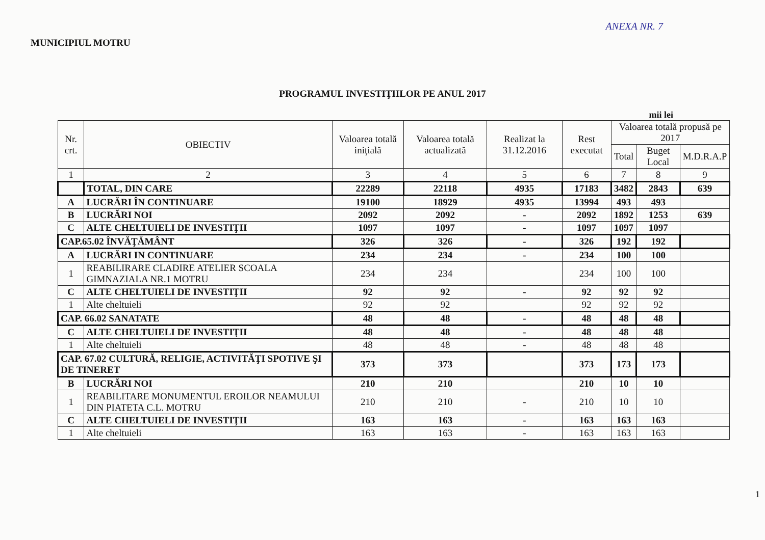ANEXA NR. 7
MUNICIPIUL MOTRU
PROGRAMUL INVESTIŢIILOR PE ANUL 2017
mii lei
| Nr. crt. | OBIECTIV | Valoarea totală iniţială | Valoarea totală actualizată | Realizat la 31.12.2016 | Rest executat | Valoarea totală propusă pe 2017 | | |
| --- | --- | --- | --- | --- | --- | --- | --- | --- |
| | | | | | | Total | Buget Local | M.D.R.A.P |
| 1 | 2 | 3 | 4 | 5 | 6 | 7 | 8 | 9 |
| | TOTAL, DIN CARE | 22289 | 22118 | 4935 | 17183 | 3482 | 2843 | 639 |
| A | LUCRĂRI ÎN CONTINUARE | 19100 | 18929 | 4935 | 13994 | 493 | 493 | |
| B | LUCRĂRI NOI | 2092 | 2092 | - | 2092 | 1892 | 1253 | 639 |
| C | ALTE CHELTUIELI DE INVESTIŢII | 1097 | 1097 | - | 1097 | 1097 | 1097 | |
| CAP.65.02 ÎNVĂŢĂMÂNT | | 326 | 326 | - | 326 | 192 | 192 | |
| A | LUCRĂRI IN CONTINUARE | 234 | 234 | - | 234 | 100 | 100 | |
| 1 | REABILIRARE CLADIRE ATELIER SCOALA GIMNAZIALA NR.1 MOTRU | 234 | 234 | | 234 | 100 | 100 | |
| C | ALTE CHELTUIELI DE INVESTIŢII | 92 | 92 | - | 92 | 92 | 92 | |
| 1 | Alte cheltuieli | 92 | 92 | | 92 | 92 | 92 | |
| CAP. 66.02 SANATATE | | 48 | 48 | - | 48 | 48 | 48 | |
| C | ALTE CHELTUIELI DE INVESTIŢII | 48 | 48 | - | 48 | 48 | 48 | |
| 1 | Alte cheltuieli | 48 | 48 | - | 48 | 48 | 48 | |
| CAP. 67.02 CULTURĂ, RELIGIE, ACTIVITĂŢI SPOTIVE ŞI DE TINERET | | 373 | 373 | | 373 | 173 | 173 | |
| B | LUCRĂRI NOI | 210 | 210 | | 210 | 10 | 10 | |
| 1 | REABILITARE MONUMENTUL EROILOR NEAMULUI DIN PIATETA C.L. MOTRU | 210 | 210 | - | 210 | 10 | 10 | |
| C | ALTE CHELTUIELI DE INVESTIŢII | 163 | 163 | - | 163 | 163 | 163 | |
| 1 | Alte cheltuieli | 163 | 163 | - | 163 | 163 | 163 | |
1